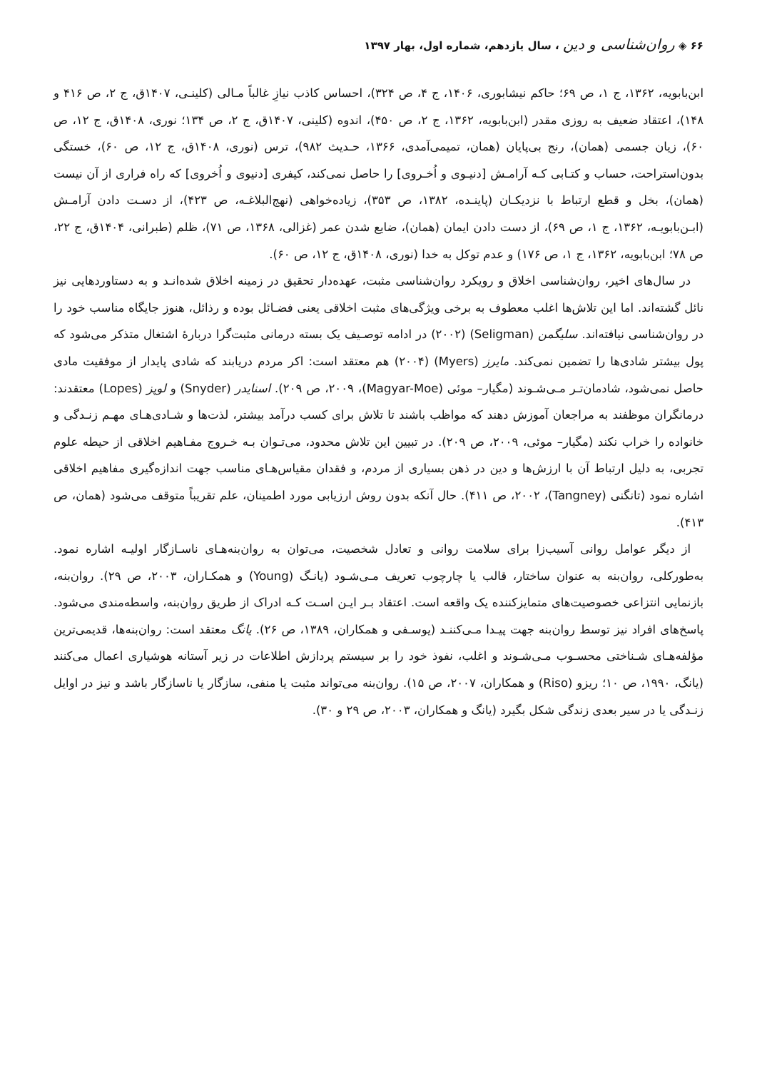۶۶ ◈ روان‌شناسی و دین ، سال یازدهم، شماره اول، بهار ۱۳۹۷
ابن‌بابویه، ۱۳۶۲، ج ۱، ص ۶۹؛ حاکم نیشابوری، ۱۴۰۶، ج ۴، ص ۳۲۴)، احساس کاذب نیازِ غالباً مـالی (کلینـی، ۱۴۰۷ق، ج ۲، ص ۴۱۶ و ۱۴۸)، اعتقاد ضعیف به روزی مقدر (ابن‌بابویه، ۱۳۶۲، ج ۲، ص ۴۵۰)، اندوه (کلینی، ۱۴۰۷ق، ج ۲، ص ۱۳۴؛ نوری، ۱۴۰۸ق، ج ۱۲، ص ۶۰)، زیان جسمی (همان)، رنج بی‌پایان (همان، تمیمی‌آمدی، ۱۳۶۶، حـدیث ۹۸۲)، ترس (نوری، ۱۴۰۸ق، ج ۱۲، ص ۶۰)، خستگی بدون‌استراحت، حساب و کتـابی کـه آرامـش [دنیـوی و اُخـروی] را حاصل نمی‌کند، کیفری [دنیوی و اُخروی] که راه فراری از آن نیست (همان)، بخل و قطع ارتباط با نزدیکـان (پاینـده، ۱۳۸۲، ص ۳۵۳)، زیاده‌خواهی (نهج‌البلاغـه، ص ۴۲۳)، از دسـت دادن آرامـش (ابـن‌بابویـه، ۱۳۶۲، ج ۱، ص ۶۹)، از دست دادن ایمان (همان)، ضایع شدن عمر (غزالی، ۱۳۶۸، ص ۷۱)، ظلم (طبرانی، ۱۴۰۴ق، ج ۲۲، ص ۷۸؛ ابن‌بابویه، ۱۳۶۲، ج ۱، ص ۱۷۶) و عدم توکل به خدا (نوری، ۱۴۰۸ق، ج ۱۲، ص ۶۰).
در سال‌های اخیر، روان‌شناسی اخلاق و رویکرد روان‌شناسی مثبت، عهده‌دار تحقیق در زمینه اخلاق شده‌انـد و به دستاوردهایی نیز نائل گشته‌اند. اما این تلاش‌ها اغلب معطوف به برخی ویژگی‌های مثبت اخلاقی یعنی فضـائل بوده و رذائل، هنوز جایگاه مناسب خود را در روان‌شناسی نیافته‌اند. سلیگمن (Seligman) (۲۰۰۲) در ادامه توصـیف یک بسته درمانی مثبت‌گرا دربارۀ اشتغال متذکر می‌شود که پول بیشتر شادی‌ها را تضمین نمی‌کند. مایرز (Myers) (۲۰۰۴) هم معتقد است: اکر مردم دریابند که شادی پایدار از موفقیت مادی حاصل نمی‌شود، شادمان‌تـر مـی‌شـوند (مگیار– موئی (Magyar-Moe)، ۲۰۰۹، ص ۲۰۹). اسنایدر (Snyder) و لوپز (Lopes) معتقدند: درمانگران موظفند به مراجعان آموزش دهند که مواظب باشند تا تلاش برای کسب درآمد بیشتر، لذت‌ها و شـادی‌هـای مهـم زنـدگی و خانواده را خراب نکند (مگیار– موئی، ۲۰۰۹، ص ۲۰۹). در تبیین این تلاش محدود، می‌تـوان بـه خـروج مفـاهیم اخلاقی از حیطه علوم تجربی، به دلیل ارتباط آن با ارزش‌ها و دین در ذهن بسیاری از مردم، و فقدان مقیاس‌هـای مناسب جهت اندازه‌گیری مفاهیم اخلاقی اشاره نمود (تانگنی (Tangney)، ۲۰۰۲، ص ۴۱۱). حال آنکه بدون روش ارزیابی مورد اطمینان، علم تقریباً متوقف می‌شود (همان، ص ۴۱۳).
از دیگر عوامل روانی آسیب‌زا برای سلامت روانی و تعادل شخصیت، می‌توان به روان‌بنه‌هـای ناسـازگار اولیـه اشاره نمود. به‌طورکلی، روان‌بنه به عنوان ساختار، قالب یا چارچوب تعریف مـی‌شـود (یانـگ (Young) و همکـاران، ۲۰۰۳، ص ۲۹). روان‌بنه، بازنمایی انتزاعی خصوصیت‌های متمایزکننده یک واقعه است. اعتقاد بـر ایـن اسـت کـه ادراک از طریق روان‌بنه، واسطه‌مندی می‌شود. پاسخ‌های افراد نیز توسط روان‌بنه جهت پیـدا مـی‌کننـد (یوسـفی و همکاران، ۱۳۸۹، ص ۲۶). یانگ معتقد است: روان‌بنه‌ها، قدیمی‌ترین مؤلفه‌هـای شـناختی محسـوب مـی‌شـوند و اغلب، نفوذ خود را بر سیستم پردازش اطلاعات در زیر آستانه هوشیاری اعمال می‌کنند (یانگ، ۱۹۹۰، ص ۱۰؛ ریزو (Riso) و همکاران، ۲۰۰۷، ص ۱۵). روان‌بنه می‌تواند مثبت یا منفی، سازگار یا ناسازگار باشد و نیز در اوایل زنـدگی یا در سیر بعدی زندگی شکل بگیرد (یانگ و همکاران، ۲۰۰۳، ص ۲۹ و ۳۰).